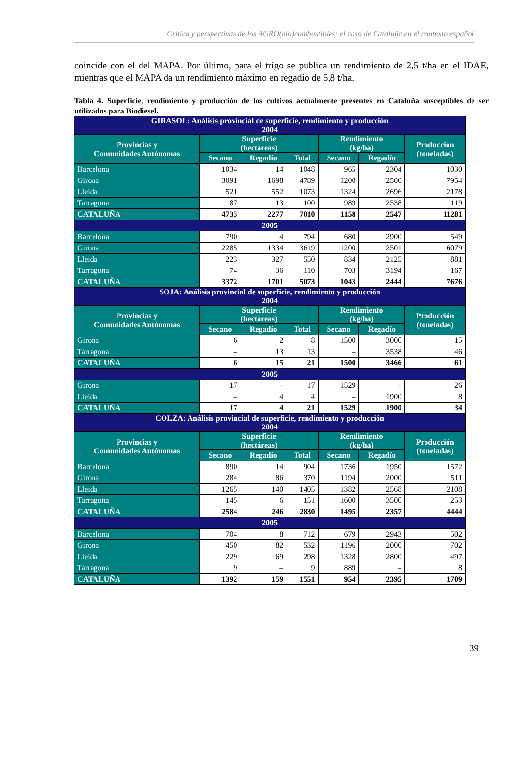Crítica y perspectivas de los AGRO(bio)combustibles: el caso de Cataluña en el contexto español
coincide con el del MAPA. Por último, para el trigo se publica un rendimiento de 2,5 t/ha en el IDAE, mientras que el MAPA da un rendimiento máximo en regadío de 5,8 t/ha.
Tabla 4. Superficie, rendimiento y producción de los cultivos actualmente presentes en Cataluña susceptibles de ser utilizados para Biodiesel.
| GIRASOL: Análisis provincial de superficie, rendimiento y producción 2004 | | | | | | |
| --- | --- | --- | --- | --- | --- | --- |
| Provincias y Comunidades Autónomas | Superficie (hectáreas) | | | Rendimiento (kg/ha) | | Producción (toneladas) |
| | Secano | Regadío | Total | Secano | Regadío | |
| Barcelona | 1034 | 14 | 1048 | 965 | 2304 | 1030 |
| Girona | 3091 | 1698 | 4789 | 1200 | 2500 | 7954 |
| Lleida | 521 | 552 | 1073 | 1324 | 2696 | 2178 |
| Tarragona | 87 | 13 | 100 | 989 | 2538 | 119 |
| CATALUÑA | 4733 | 2277 | 7010 | 1158 | 2547 | 11281 |
| 2005 | | | | | | |
| Barcelona | 790 | 4 | 794 | 680 | 2900 | 549 |
| Girona | 2285 | 1334 | 3619 | 1200 | 2501 | 6079 |
| Lleida | 223 | 327 | 550 | 834 | 2125 | 881 |
| Tarragona | 74 | 36 | 110 | 703 | 3194 | 167 |
| CATALUÑA | 3372 | 1701 | 5073 | 1043 | 2444 | 7676 |
| SOJA: Análisis provincial de superficie, rendimiento y producción 2004 | | | | | | |
| Provincias y Comunidades Autónomas | Superficie (hectáreas) | | | Rendimiento (kg/ha) | | Producción (toneladas) |
| | Secano | Regadío | Total | Secano | Regadío | |
| Girona | 6 | 2 | 8 | 1500 | 3000 | 15 |
| Tarragona | – | 13 | 13 | – | 3538 | 46 |
| CATALUÑA | 6 | 15 | 21 | 1500 | 3466 | 61 |
| 2005 | | | | | | |
| Girona | 17 | – | 17 | 1529 | – | 26 |
| Lleida | – | 4 | 4 | – | 1900 | 8 |
| CATALUÑA | 17 | 4 | 21 | 1529 | 1900 | 34 |
| COLZA: Análisis provincial de superficie, rendimiento y producción 2004 | | | | | | |
| Provincias y Comunidades Autónomas | Superficie (hectáreas) | | | Rendimiento (kg/ha) | | Producción (toneladas) |
| | Secano | Regadío | Total | Secano | Regadío | |
| Barcelona | 890 | 14 | 904 | 1736 | 1950 | 1572 |
| Girona | 284 | 86 | 370 | 1194 | 2000 | 511 |
| Lleida | 1265 | 140 | 1405 | 1382 | 2568 | 2108 |
| Tarragona | 145 | 6 | 151 | 1600 | 3500 | 253 |
| CATALUÑA | 2584 | 246 | 2830 | 1495 | 2357 | 4444 |
| 2005 | | | | | | |
| Barcelona | 704 | 8 | 712 | 679 | 2943 | 502 |
| Girona | 450 | 82 | 532 | 1196 | 2000 | 702 |
| Lleida | 229 | 69 | 298 | 1328 | 2800 | 497 |
| Tarragona | 9 | – | 9 | 889 | – | 8 |
| CATALUÑA | 1392 | 159 | 1551 | 954 | 2395 | 1709 |
39